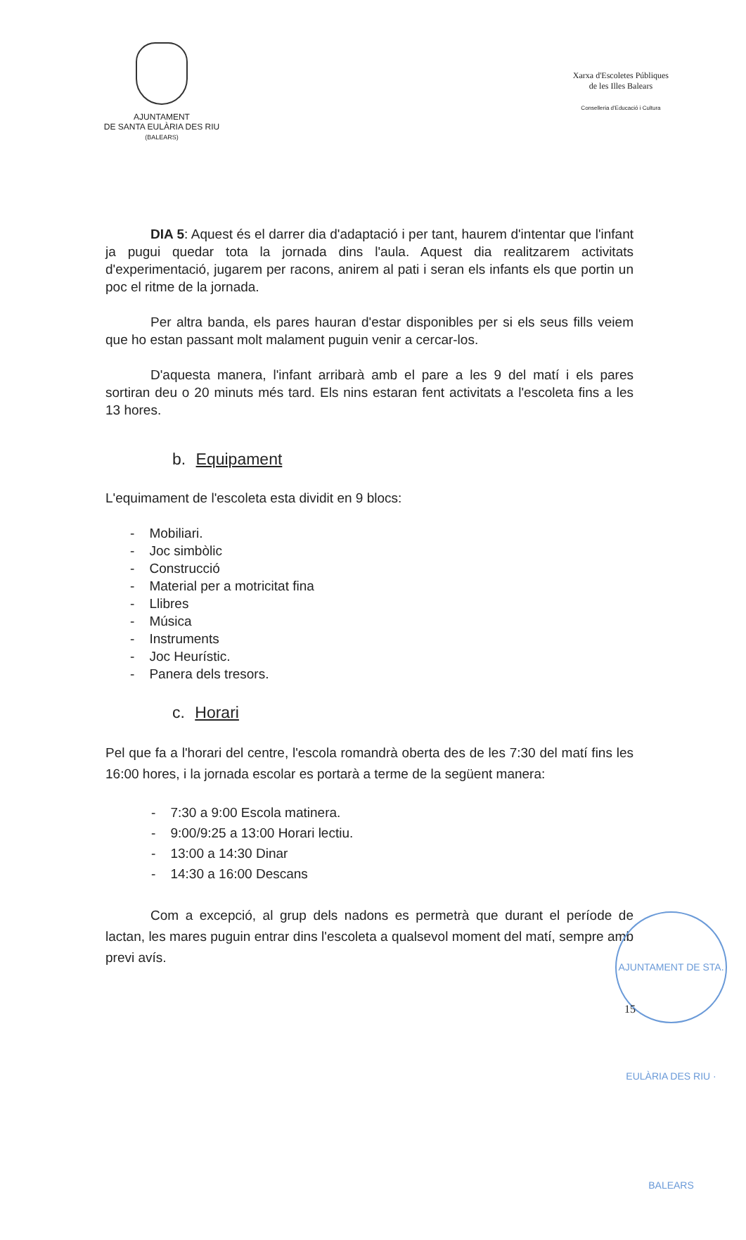AJUNTAMENT
DE SANTA EULÀRIA DES RIU
(BALEARS)
Xarxa d'Escoletes Públiques
de les Illes Balears
Conselleria d'Educació i Cultura
DIA 5: Aquest és el darrer dia d'adaptació i per tant, haurem d'intentar que l'infant ja pugui quedar tota la jornada dins l'aula. Aquest dia realitzarem activitats d'experimentació, jugarem per racons, anirem al pati i seran els infants els que portin un poc el ritme de la jornada.
Per altra banda, els pares hauran d'estar disponibles per si els seus fills veiem que ho estan passant molt malament puguin venir a cercar-los.
D'aquesta manera, l'infant arribarà amb el pare a les 9 del matí i els pares sortiran deu o 20 minuts més tard. Els nins estaran fent activitats a l'escoleta fins a les 13 hores.
b. Equipament
L'equimament de l'escoleta esta dividit en 9 blocs:
- Mobiliari.
- Joc simbòlic
- Construcció
- Material per a motricitat fina
- Llibres
- Música
- Instruments
- Joc Heurístic.
- Panera dels tresors.
c. Horari
Pel que fa a l'horari del centre, l'escola romandrà oberta des de les 7:30 del matí fins les 16:00 hores, i la jornada escolar es portarà a terme de la següent manera:
- 7:30 a 9:00 Escola matinera.
- 9:00/9:25 a 13:00 Horari lectiu.
- 13:00 a 14:30 Dinar
- 14:30 a 16:00 Descans
Com a excepció, al grup dels nadons es permetrà que durant el període de lactan, les mares puguin entrar dins l'escoleta a qualsevol moment del matí, sempre amb previ avís.
AJUNTAMENT DE STA. EULÀRIA DES RIU · BALEARS
15